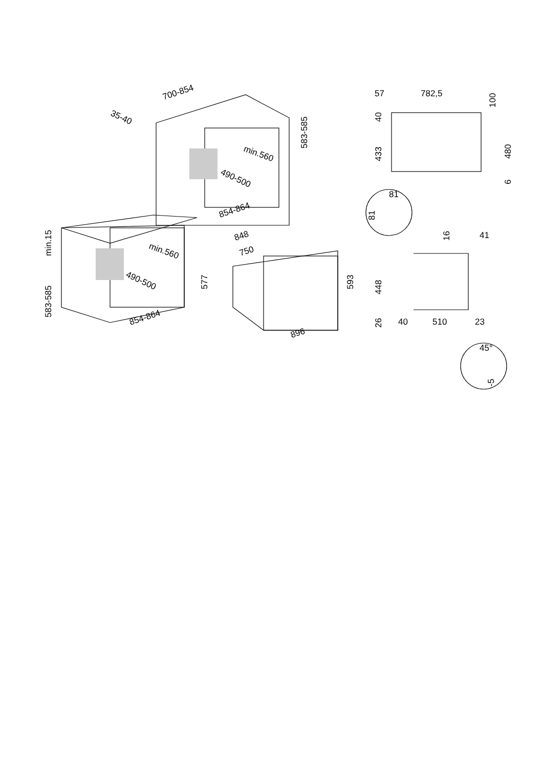700-854
35-40
min.560
583-585
490-500
854-864
min.15
583-585
min.560
490-500
854-864
848
750
577
593
896
57
782,5
100
40
433
480
6
81
81
16
41
448
26
40
510
23
45°
-5